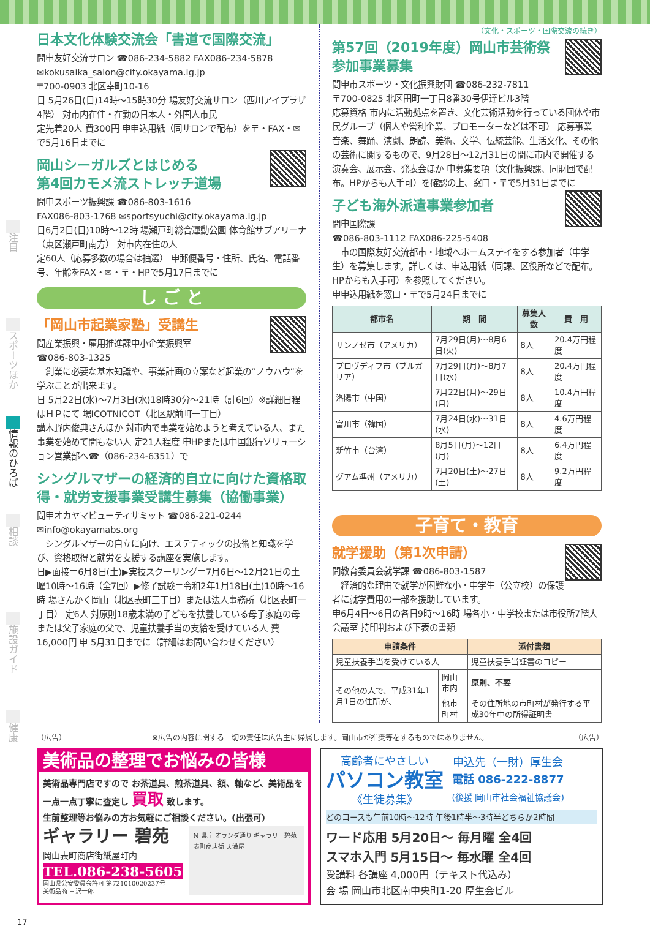注目
スポーツほか
情報のひろば
相談
施設ガイド
健康
日本文化体験交流会「書道で国際交流」
問申友好交流サロン ☎086-234-5882 FAX086-234-5878
✉kokusaika_salon@city.okayama.lg.jp
〒700-0903 北区幸町10-16
日 5月26日(日)14時～15時30分 場友好交流サロン（西川アイプラザ4階） 対市内在住・在勤の日本人・外国人市民
定先着20人 費300円 申申込用紙（同サロンで配布）を〒・FAX・✉で5月16日までに
岡山シーガルズとはじめる
第4回カモメ流ストレッチ道場
問申スポーツ振興課 ☎086-803-1616
FAX086-803-1768 ✉sportsyuchi@city.okayama.lg.jp
日6月2日(日)10時～12時 場瀬戸町総合運動公園 体育館サブアリーナ（東区瀬戸町南方） 対市内在住の人
定60人（応募多数の場合は抽選） 申郵便番号・住所、氏名、電話番号、年齢をFAX・✉・〒・HPで5月17日までに
し ご と
「岡山市起業家塾」受講生
問産業振興・雇用推進課中小企業振興室
☎086-803-1325
　創業に必要な基本知識や、事業計画の立案など起業の“ノウハウ”を学ぶことが出来ます。
日 5月22日(水)～7月3日(水)18時30分～21時（計6回）※詳細日程はＨＰにて 場ICOTNICOT（北区駅前町一丁目）
講木野内俊典さんほか 対市内で事業を始めようと考えている人、また事業を始めて間もない人 定21人程度 申HPまたは中国銀行ソリューション営業部へ☎（086-234-6351）で
シングルマザーの経済的自立に向けた資格取得・就労支援事業受講生募集（協働事業）
問申オカヤマビューティサミット ☎086-221-0244
✉info@okayamabs.org
　シングルマザーの自立に向け、エステティックの技術と知識を学び、資格取得と就労を支援する講座を実施します。
日▶面接＝6月8日(土)▶実技スクーリング＝7月6日～12月21日の土曜10時～16時（全7回）▶修了試験＝令和2年1月18日(土)10時～16時 場さんかく岡山（北区表町三丁目）または法人事務所（北区表町一丁目） 定6人 対原則18歳未満の子どもを扶養している母子家庭の母または父子家庭の父で、児童扶養手当の支給を受けている人 費16,000円 申 5月31日までに（詳細はお問い合わせください）
（文化・スポーツ・国際交流の続き）
第57回（2019年度）岡山市芸術祭
参加事業募集
問申市スポーツ・文化振興財団 ☎086-232-7811
〒700-0825 北区田町一丁目8番30号伊達ビル3階
応募資格 市内に活動拠点を置き、文化芸術活動を行っている団体や市民グループ（個人や営利企業、プロモーターなどは不可） 応募事業 音楽、舞踊、演劇、朗読、美術、文学、伝統芸能、生活文化、その他の芸術に関するもので、9月28日～12月31日の間に市内で開催する演奏会、展示会、発表会ほか 申募集要項（文化振興課、同財団で配布。HPからも入手可）を確認の上、窓口・〒で5月31日までに
子ども海外派遣事業参加者
問申国際課
☎086-803-1112 FAX086-225-5408
　市の国際友好交流都市・地域へホームステイをする参加者（中学生）を募集します。詳しくは、申込用紙（同課、区役所などで配布。HPからも入手可）を参照してください。
申申込用紙を窓口・〒で5月24日までに
| 都市名 | 期 間 | 募集人数 | 費 用 |
| --- | --- | --- | --- |
| サンノゼ市（アメリカ） | 7月29日(月)～8月6日(火) | 8人 | 20.4万円程度 |
| プロヴディフ市（ブルガリア） | 7月29日(月)～8月7日(水) | 8人 | 20.4万円程度 |
| 洛陽市（中国） | 7月22日(月)～29日(月) | 8人 | 10.4万円程度 |
| 富川市（韓国） | 7月24日(水)～31日(水) | 8人 | 4.6万円程度 |
| 新竹市（台湾） | 8月5日(月)～12日(月) | 8人 | 6.4万円程度 |
| グアム準州（アメリカ） | 7月20日(土)～27日(土) | 8人 | 9.2万円程度 |
子育て・教育
就学援助（第1次申請）
問教育委員会就学課 ☎086-803-1587
　経済的な理由で就学が困難な小・中学生（公立校）の保護者に就学費用の一部を援助しています。
申6月4日～6日の各日9時～16時 場各小・中学校または市役所7階大会議室 持印判および下表の書類
| 申請条件 | | 添付書類 |
| --- | --- | --- |
| 児童扶養手当を受けている人 | | 児童扶養手当証書のコピー |
| その他の人で、平成31年1月1日の住所が、 | 岡山市内 | 原則、不要 |
| | 他市町村 | その住所地の市町村が発行する平成30年中の所得証明書 |
（広告） ※広告の内容に関する一切の責任は広告主に帰属します。岡山市が推奨等をするものではありません。 （広告）
美術品の整理でお悩みの皆様
美術品専門店ですので お茶道具、煎茶道具、額、軸など、美術品を一点一点丁寧に査定し 買取 致します。
生前整理等お悩みの方お気軽にご相談ください。(出張可)
ギャラリー 碧苑
岡山表町商店街紙屋町内
TEL.086-238-5605
岡山県公安委員会許可 第721010020237号
美術品商 三沢一郎
N 県庁 オランダ通り ギャラリー碧苑 表町商店街 天満屋
高齢者にやさしい
パソコン教室
《生徒募集》
申込先（一財）厚生会
電話 086-222-8877
(後援 岡山市社会福祉協議会)
どのコースも午前10時～12時 午後1時半～3時半どちらか2時間
ワード応用 5月20日～ 毎月曜 全4回
スマホ入門 5月15日～ 毎水曜 全4回
受講料 各講座 4,000円（テキスト代込み）
会 場 岡山市北区南中央町1-20 厚生会ビル
17